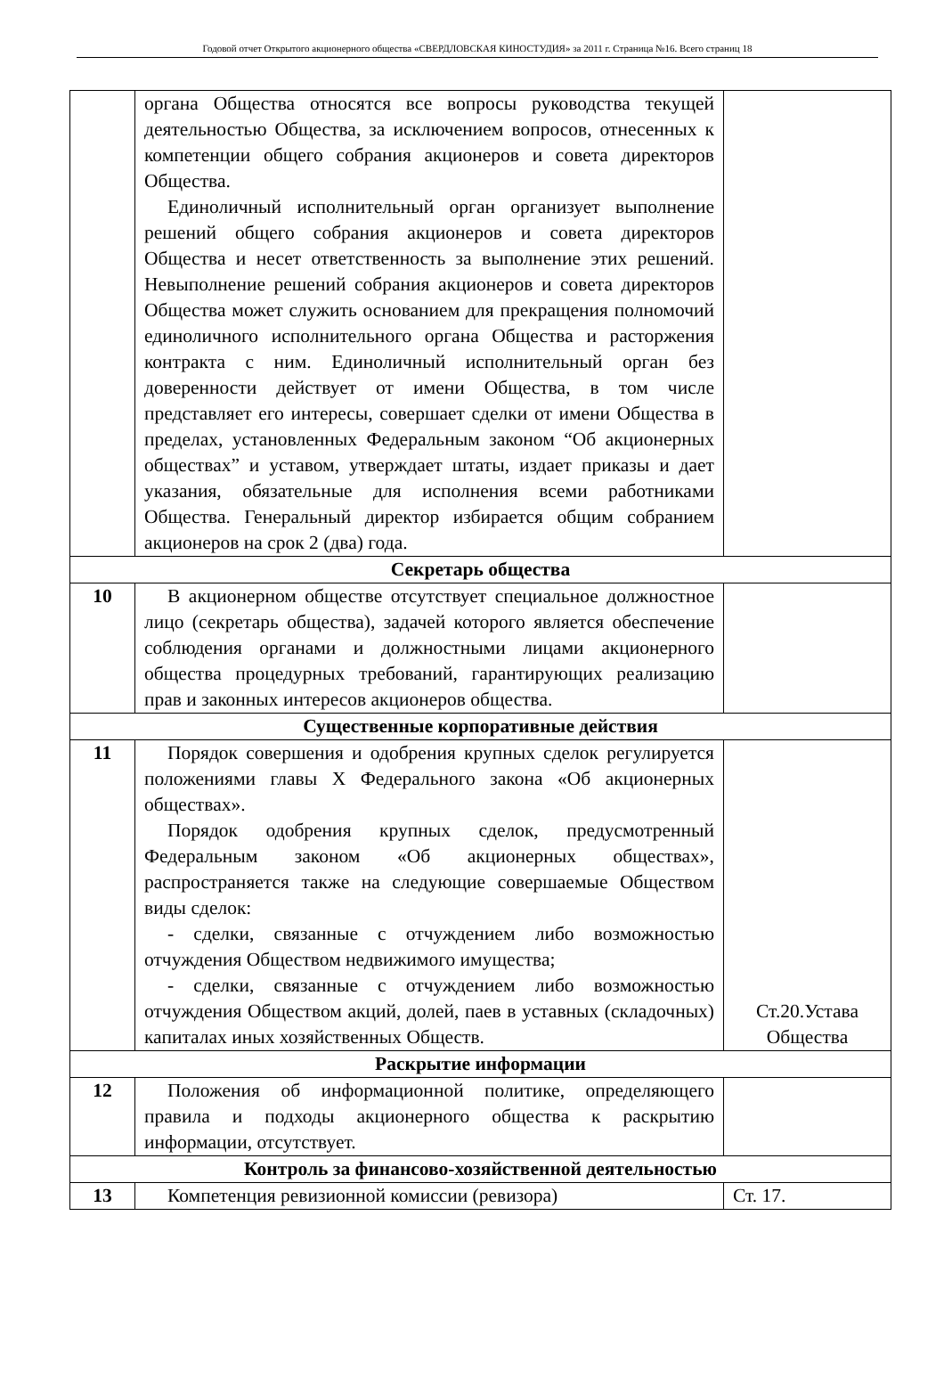Годовой отчет Открытого акционерного общества «СВЕРДЛОВСКАЯ КИНОСТУДИЯ» за 2011 г. Страница №16. Всего страниц 18
| | органа Общества относятся все вопросы руководства текущей деятельностью Общества, за исключением вопросов, отнесенных к компетенции общего собрания акционеров и совета директоров Общества. Единоличный исполнительный орган организует выполнение решений общего собрания акционеров и совета директоров Общества и несет ответственность за выполнение этих решений. Невыполнение решений собрания акционеров и совета директоров Общества может служить основанием для прекращения полномочий единоличного исполнительного органа Общества и расторжения контракта с ним. Единоличный исполнительный орган без доверенности действует от имени Общества, в том числе представляет его интересы, совершает сделки от имени Общества в пределах, установленных Федеральным законом “Об акционерных обществах” и уставом, утверждает штаты, издает приказы и дает указания, обязательные для исполнения всеми работниками Общества. Генеральный директор избирается общим собранием акционеров на срок 2 (два) года. | |
| Секретарь общества | | |
| 10 | В акционерном обществе отсутствует специальное должностное лицо (секретарь общества), задачей которого является обеспечение соблюдения органами и должностными лицами акционерного общества процедурных требований, гарантирующих реализацию прав и законных интересов акционеров общества. | |
| Существенные корпоративные действия | | |
| 11 | Порядок совершения и одобрения крупных сделок регулируется положениями главы X Федерального закона «Об акционерных обществах». Порядок одобрения крупных сделок, предусмотренный Федеральным законом «Об акционерных обществах», распространяется также на следующие совершаемые Обществом виды сделок: - сделки, связанные с отчуждением либо возможностью отчуждения Обществом недвижимого имущества; - сделки, связанные с отчуждением либо возможностью отчуждения Обществом акций, долей, паев в уставных (складочных) капиталах иных хозяйственных Обществ. | Ст.20.Устава Общества |
| Раскрытие информации | | |
| 12 | Положения об информационной политике, определяющего правила и подходы акционерного общества к раскрытию информации, отсутствует. | |
| Контроль за финансово-хозяйственной деятельностью | | |
| 13 | Компетенция ревизионной комиссии (ревизора) | Ст. 17. |